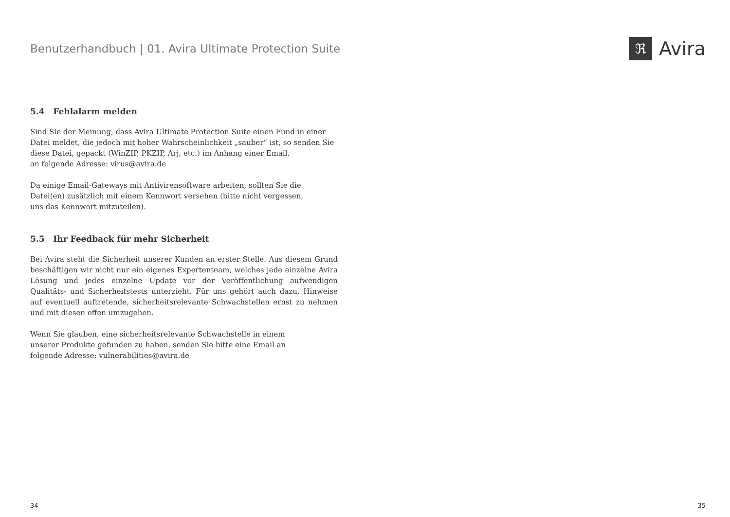Benutzerhandbuch | 01. Avira Ultimate Protection Suite
ℜ
Avira
5.4 Fehlalarm melden
Sind Sie der Meinung, dass Avira Ultimate Protection Suite einen Fund in einer Datei meldet, die jedoch mit hoher Wahrscheinlichkeit „sauber“ ist, so senden Sie
diese Datei, gepackt (WinZIP, PKZIP, Arj, etc.) im Anhang einer Email,
an folgende Adresse: virus@avira.de
Da einige Email-Gateways mit Antivirensoftware arbeiten, sollten Sie die
Datei(en) zusätzlich mit einem Kennwort versehen (bitte nicht vergessen,
uns das Kennwort mitzuteilen).
5.5 Ihr Feedback für mehr Sicherheit
Bei Avira steht die Sicherheit unserer Kunden an erster Stelle. Aus diesem Grund beschäftigen wir nicht nur ein eigenes Expertenteam, welches jede einzelne Avira Lösung und jedes einzelne Update vor der Veröffentlichung aufwendigen Qualitäts- und Sicherheitstests unterzieht. Für uns gehört auch dazu, Hinweise auf eventuell auftretende, sicherheitsrelevante Schwachstellen ernst zu nehmen und mit diesen offen umzugehen.
Wenn Sie glauben, eine sicherheitsrelevante Schwachstelle in einem
unserer Produkte gefunden zu haben, senden Sie bitte eine Email an
folgende Adresse: vulnerabilities@avira.de
34 35